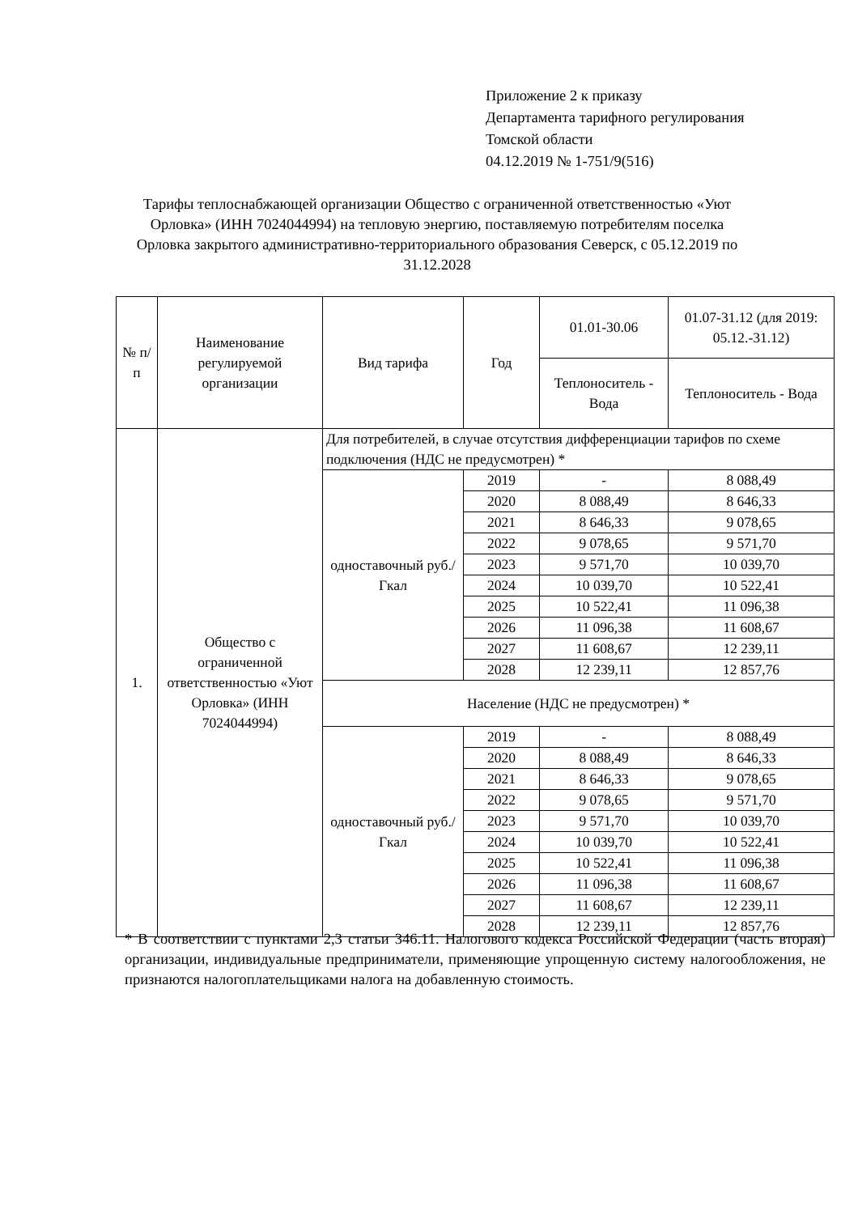Приложение 2 к приказу
Департамента тарифного регулирования
Томской области
04.12.2019 № 1-751/9(516)
Тарифы теплоснабжающей организации Общество с ограниченной ответственностью «Уют Орловка» (ИНН 7024044994) на тепловую энергию, поставляемую потребителям поселка Орловка закрытого административно-территориального образования Северск, с 05.12.2019 по 31.12.2028
| № п/п | Наименование регулируемой организации | Вид тарифа | Год | 01.01-30.06 | 01.07-31.12 (для 2019: 05.12.-31.12) |
| --- | --- | --- | --- | --- | --- |
| | | | | Теплоноситель - Вода | Теплоноситель - Вода |
| 1. | Общество с ограниченной ответственностью «Уют Орловка» (ИНН 7024044994) | Для потребителей, в случае отсутствия дифференциации тарифов по схеме подключения (НДС не предусмотрен) * | | | |
| | | одноставочный руб./Гкал | 2019 | - | 8 088,49 |
| | | | 2020 | 8 088,49 | 8 646,33 |
| | | | 2021 | 8 646,33 | 9 078,65 |
| | | | 2022 | 9 078,65 | 9 571,70 |
| | | | 2023 | 9 571,70 | 10 039,70 |
| | | | 2024 | 10 039,70 | 10 522,41 |
| | | | 2025 | 10 522,41 | 11 096,38 |
| | | | 2026 | 11 096,38 | 11 608,67 |
| | | | 2027 | 11 608,67 | 12 239,11 |
| | | | 2028 | 12 239,11 | 12 857,76 |
| | | Население (НДС не предусмотрен) * | | | |
| | | одноставочный руб./Гкал | 2019 | - | 8 088,49 |
| | | | 2020 | 8 088,49 | 8 646,33 |
| | | | 2021 | 8 646,33 | 9 078,65 |
| | | | 2022 | 9 078,65 | 9 571,70 |
| | | | 2023 | 9 571,70 | 10 039,70 |
| | | | 2024 | 10 039,70 | 10 522,41 |
| | | | 2025 | 10 522,41 | 11 096,38 |
| | | | 2026 | 11 096,38 | 11 608,67 |
| | | | 2027 | 11 608,67 | 12 239,11 |
| | | | 2028 | 12 239,11 | 12 857,76 |
* В соответствии с пунктами 2,3 статьи 346.11. Налогового кодекса Российской Федерации (часть вторая) организации, индивидуальные предприниматели, применяющие упрощенную систему налогообложения, не признаются налогоплательщиками налога на добавленную стоимость.